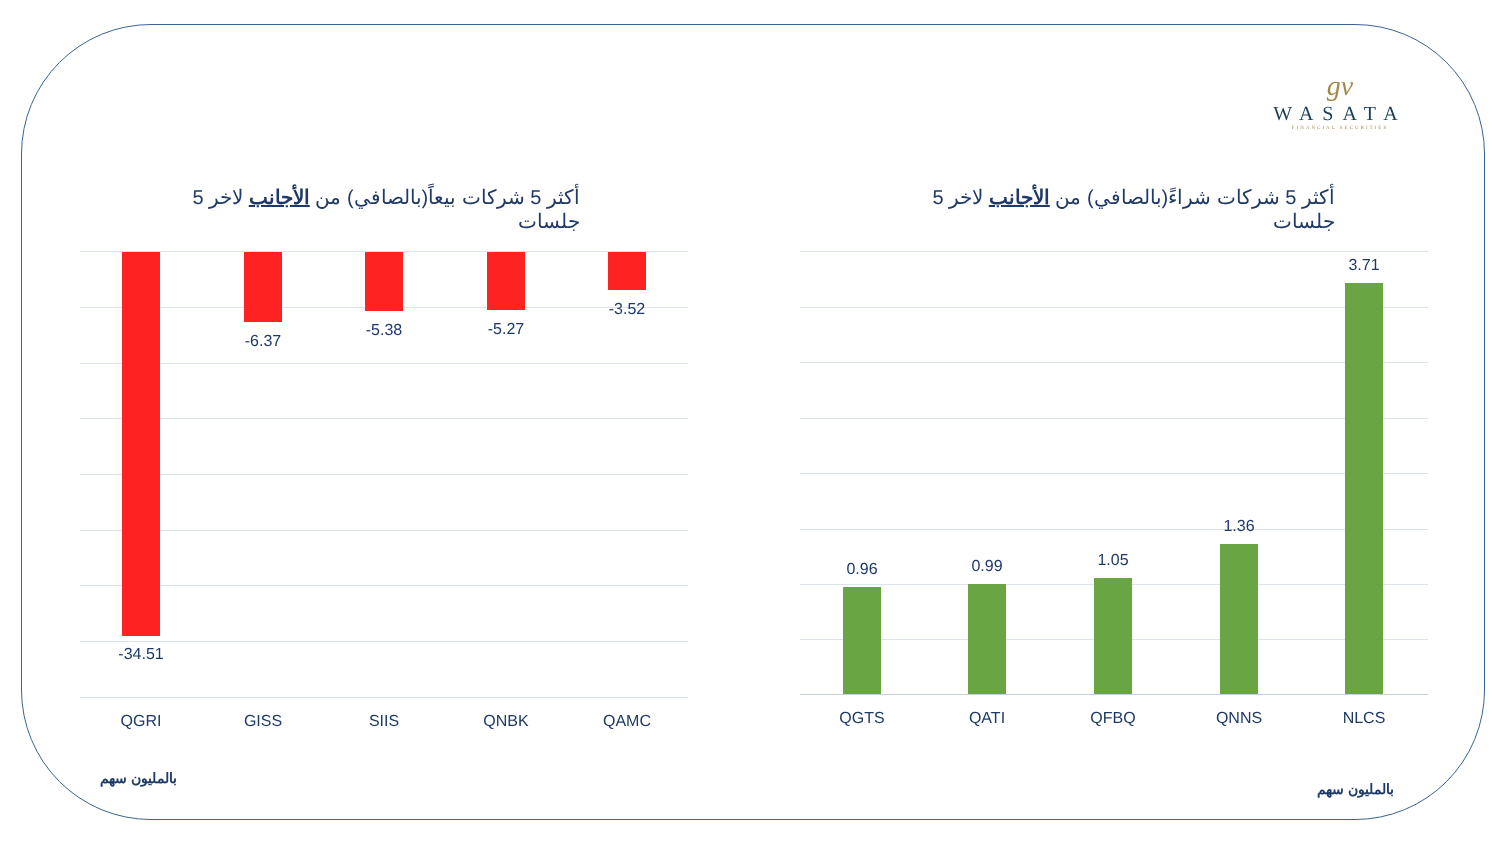gv
WASATA
FINANCIAL SECURITIES
أكثر 5 شركات بيعاً(بالصافي) من الأجانب لاخر 5 جلسات
أكثر 5 شركات شراءً(بالصافي) من الأجانب لاخر 5 جلسات
-34.51
-6.37
-5.38 -5.27
-3.52
QGRI GISS SIIS QNBK QAMC
0.96 0.99 1.05
1.36
3.71
QGTS QATI QFBQ QNNS NLCS
بالمليون سهم
بالمليون سهم